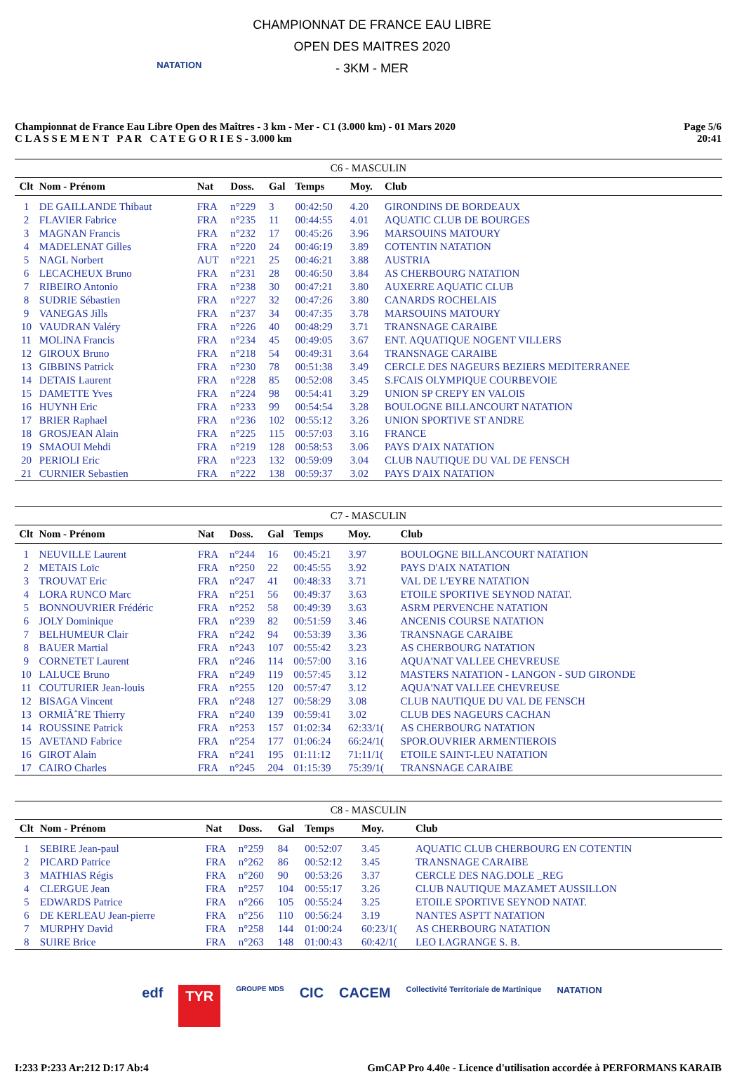NATATION
CHAMPIONNAT DE FRANCE EAU LIBRE
OPEN DES MAITRES 2020
- 3KM - MER
Championnat de France Eau Libre Open des Maîtres - 3 km - Mer - C1 (3.000 km) - 01 Mars 2020
C L A S S E M E N T P A R C A T E G O R I E S - 3.000 km
Page 5/6
20:41
C6 - MASCULIN
| Clt | Nom - Prénom | Nat | Doss. | Gal | Temps | Moy. | Club |
| --- | --- | --- | --- | --- | --- | --- | --- |
| 1 | DE GAILLANDE Thibaut | FRA | n°229 | 3 | 00:42:50 | 4.20 | GIRONDINS DE BORDEAUX |
| 2 | FLAVIER Fabrice | FRA | n°235 | 11 | 00:44:55 | 4.01 | AQUATIC CLUB DE BOURGES |
| 3 | MAGNAN Francis | FRA | n°232 | 17 | 00:45:26 | 3.96 | MARSOUINS MATOURY |
| 4 | MADELENAT Gilles | FRA | n°220 | 24 | 00:46:19 | 3.89 | COTENTIN NATATION |
| 5 | NAGL Norbert | AUT | n°221 | 25 | 00:46:21 | 3.88 | AUSTRIA |
| 6 | LECACHEUX Bruno | FRA | n°231 | 28 | 00:46:50 | 3.84 | AS CHERBOURG NATATION |
| 7 | RIBEIRO Antonio | FRA | n°238 | 30 | 00:47:21 | 3.80 | AUXERRE AQUATIC CLUB |
| 8 | SUDRIE Sébastien | FRA | n°227 | 32 | 00:47:26 | 3.80 | CANARDS ROCHELAIS |
| 9 | VANEGAS Jills | FRA | n°237 | 34 | 00:47:35 | 3.78 | MARSOUINS MATOURY |
| 10 | VAUDRAN Valéry | FRA | n°226 | 40 | 00:48:29 | 3.71 | TRANSNAGE CARAIBE |
| 11 | MOLINA Francis | FRA | n°234 | 45 | 00:49:05 | 3.67 | ENT. AQUATIQUE NOGENT VILLERS |
| 12 | GIROUX Bruno | FRA | n°218 | 54 | 00:49:31 | 3.64 | TRANSNAGE CARAIBE |
| 13 | GIBBINS Patrick | FRA | n°230 | 78 | 00:51:38 | 3.49 | CERCLE DES NAGEURS BEZIERS MEDITERRANEE |
| 14 | DETAIS Laurent | FRA | n°228 | 85 | 00:52:08 | 3.45 | S.FCAIS OLYMPIQUE COURBEVOIE |
| 15 | DAMETTE Yves | FRA | n°224 | 98 | 00:54:41 | 3.29 | UNION SP CREPY EN VALOIS |
| 16 | HUYNH Eric | FRA | n°233 | 99 | 00:54:54 | 3.28 | BOULOGNE BILLANCOURT NATATION |
| 17 | BRIER Raphael | FRA | n°236 | 102 | 00:55:12 | 3.26 | UNION SPORTIVE ST ANDRE |
| 18 | GROSJEAN Alain | FRA | n°225 | 115 | 00:57:03 | 3.16 | FRANCE |
| 19 | SMAOUI Mehdi | FRA | n°219 | 128 | 00:58:53 | 3.06 | PAYS D'AIX NATATION |
| 20 | PERIOLI Eric | FRA | n°223 | 132 | 00:59:09 | 3.04 | CLUB NAUTIQUE DU VAL DE FENSCH |
| 21 | CURNIER Sebastien | FRA | n°222 | 138 | 00:59:37 | 3.02 | PAYS D'AIX NATATION |
C7 - MASCULIN
| Clt | Nom - Prénom | Nat | Doss. | Gal | Temps | Moy. | Club |
| --- | --- | --- | --- | --- | --- | --- | --- |
| 1 | NEUVILLE Laurent | FRA | n°244 | 16 | 00:45:21 | 3.97 | BOULOGNE BILLANCOURT NATATION |
| 2 | METAIS Loïc | FRA | n°250 | 22 | 00:45:55 | 3.92 | PAYS D'AIX NATATION |
| 3 | TROUVAT Eric | FRA | n°247 | 41 | 00:48:33 | 3.71 | VAL DE L'EYRE NATATION |
| 4 | LORA RUNCO Marc | FRA | n°251 | 56 | 00:49:37 | 3.63 | ETOILE SPORTIVE SEYNOD NATAT. |
| 5 | BONNOUVRIER Frédéric | FRA | n°252 | 58 | 00:49:39 | 3.63 | ASRM PERVENCHE NATATION |
| 6 | JOLY Dominique | FRA | n°239 | 82 | 00:51:59 | 3.46 | ANCENIS COURSE NATATION |
| 7 | BELHUMEUR Clair | FRA | n°242 | 94 | 00:53:39 | 3.36 | TRANSNAGE CARAIBE |
| 8 | BAUER Martial | FRA | n°243 | 107 | 00:55:42 | 3.23 | AS CHERBOURG NATATION |
| 9 | CORNETET Laurent | FRA | n°246 | 114 | 00:57:00 | 3.16 | AQUA'NAT VALLEE CHEVREUSE |
| 10 | LALUCE Bruno | FRA | n°249 | 119 | 00:57:45 | 3.12 | MASTERS NATATION - LANGON - SUD GIRONDE |
| 11 | COUTURIER Jean-louis | FRA | n°255 | 120 | 00:57:47 | 3.12 | AQUA'NAT VALLEE CHEVREUSE |
| 12 | BISAGA Vincent | FRA | n°248 | 127 | 00:58:29 | 3.08 | CLUB NAUTIQUE DU VAL DE FENSCH |
| 13 | ORMIÃˆRE Thierry | FRA | n°240 | 139 | 00:59:41 | 3.02 | CLUB DES NAGEURS CACHAN |
| 14 | ROUSSINE Patrick | FRA | n°253 | 157 | 01:02:34 | 62:33/1( | AS CHERBOURG NATATION |
| 15 | AVETAND Fabrice | FRA | n°254 | 177 | 01:06:24 | 66:24/1( | SPOR.OUVRIER ARMENTIEROIS |
| 16 | GIROT Alain | FRA | n°241 | 195 | 01:11:12 | 71:11/1( | ETOILE SAINT-LEU NATATION |
| 17 | CAIRO Charles | FRA | n°245 | 204 | 01:15:39 | 75:39/1( | TRANSNAGE CARAIBE |
C8 - MASCULIN
| Clt | Nom - Prénom | Nat | Doss. | Gal | Temps | Moy. | Club |
| --- | --- | --- | --- | --- | --- | --- | --- |
| 1 | SEBIRE Jean-paul | FRA | n°259 | 84 | 00:52:07 | 3.45 | AQUATIC CLUB CHERBOURG EN COTENTIN |
| 2 | PICARD Patrice | FRA | n°262 | 86 | 00:52:12 | 3.45 | TRANSNAGE CARAIBE |
| 3 | MATHIAS Régis | FRA | n°260 | 90 | 00:53:26 | 3.37 | CERCLE DES NAG.DOLE _REG |
| 4 | CLERGUE Jean | FRA | n°257 | 104 | 00:55:17 | 3.26 | CLUB NAUTIQUE MAZAMET AUSSILLON |
| 5 | EDWARDS Patrice | FRA | n°266 | 105 | 00:55:24 | 3.25 | ETOILE SPORTIVE SEYNOD NATAT. |
| 6 | DE KERLEAU Jean-pierre | FRA | n°256 | 110 | 00:56:24 | 3.19 | NANTES ASPTT NATATION |
| 7 | MURPHY David | FRA | n°258 | 144 | 01:00:24 | 60:23/1( | AS CHERBOURG NATATION |
| 8 | SUIRE Brice | FRA | n°263 | 148 | 01:00:43 | 60:42/1( | LEO LAGRANGE S. B. |
edf TYR GROUPE MDS CIC CACEM Collectivité Territoriale de Martinique NATATION
I:233 P:233 Ar:212 D:17 Ab:4 GmCAP Pro 4.40e - Licence d'utilisation accordée à PERFORMANS KARAIB